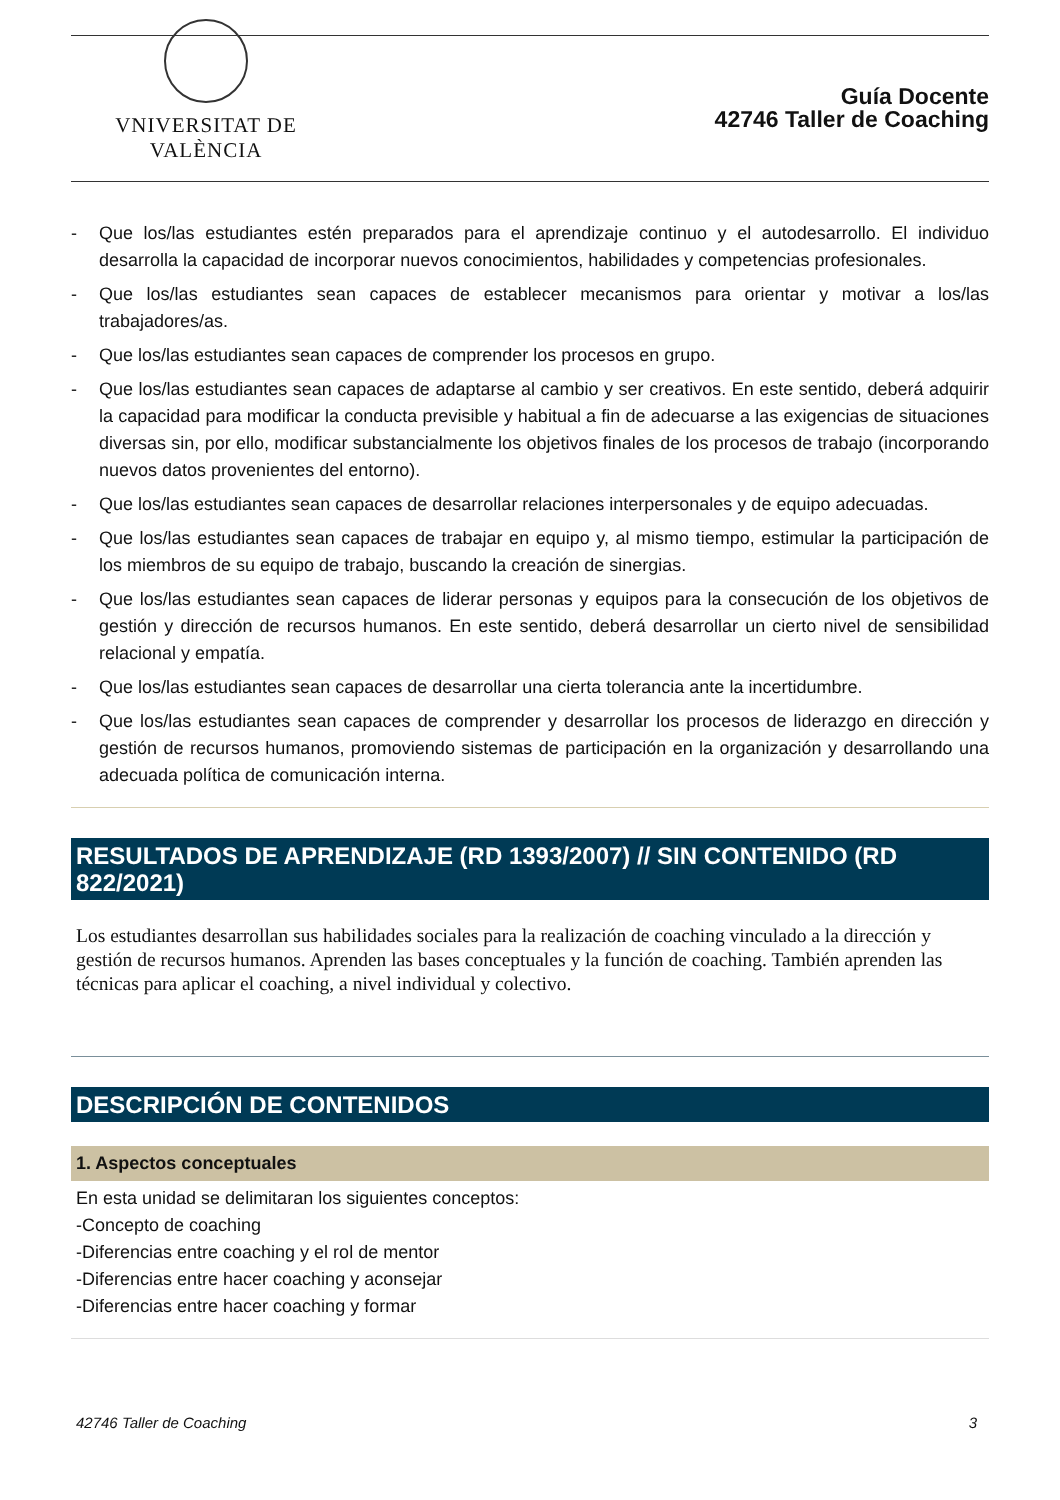VNIVERSITAT DE VALÈNCIA
Guía Docente
42746 Taller de Coaching
- Que los/las estudiantes estén preparados para el aprendizaje continuo y el autodesarrollo. El individuo desarrolla la capacidad de incorporar nuevos conocimientos, habilidades y competencias profesionales.
- Que los/las estudiantes sean capaces de establecer mecanismos para orientar y motivar a los/las trabajadores/as.
- Que los/las estudiantes sean capaces de comprender los procesos en grupo.
- Que los/las estudiantes sean capaces de adaptarse al cambio y ser creativos. En este sentido, deberá adquirir la capacidad para modificar la conducta previsible y habitual a fin de adecuarse a las exigencias de situaciones diversas sin, por ello, modificar substancialmente los objetivos finales de los procesos de trabajo (incorporando nuevos datos provenientes del entorno).
- Que los/las estudiantes sean capaces de desarrollar relaciones interpersonales y de equipo adecuadas.
- Que los/las estudiantes sean capaces de trabajar en equipo y, al mismo tiempo, estimular la participación de los miembros de su equipo de trabajo, buscando la creación de sinergias.
- Que los/las estudiantes sean capaces de liderar personas y equipos para la consecución de los objetivos de gestión y dirección de recursos humanos. En este sentido, deberá desarrollar un cierto nivel de sensibilidad relacional y empatía.
- Que los/las estudiantes sean capaces de desarrollar una cierta tolerancia ante la incertidumbre.
- Que los/las estudiantes sean capaces de comprender y desarrollar los procesos de liderazgo en dirección y gestión de recursos humanos, promoviendo sistemas de participación en la organización y desarrollando una adecuada política de comunicación interna.
RESULTADOS DE APRENDIZAJE (RD 1393/2007) // SIN CONTENIDO (RD 822/2021)
Los estudiantes desarrollan sus habilidades sociales para la realización de coaching vinculado a la dirección y gestión de recursos humanos. Aprenden las bases conceptuales y la función de coaching. También aprenden las técnicas para aplicar el coaching, a nivel individual y colectivo.
DESCRIPCIÓN DE CONTENIDOS
1. Aspectos conceptuales
En esta unidad se delimitaran los siguientes conceptos:
-Concepto de coaching
-Diferencias entre coaching y el rol de mentor
-Diferencias entre hacer coaching y aconsejar
-Diferencias entre hacer coaching y formar
42746 Taller de Coaching 3